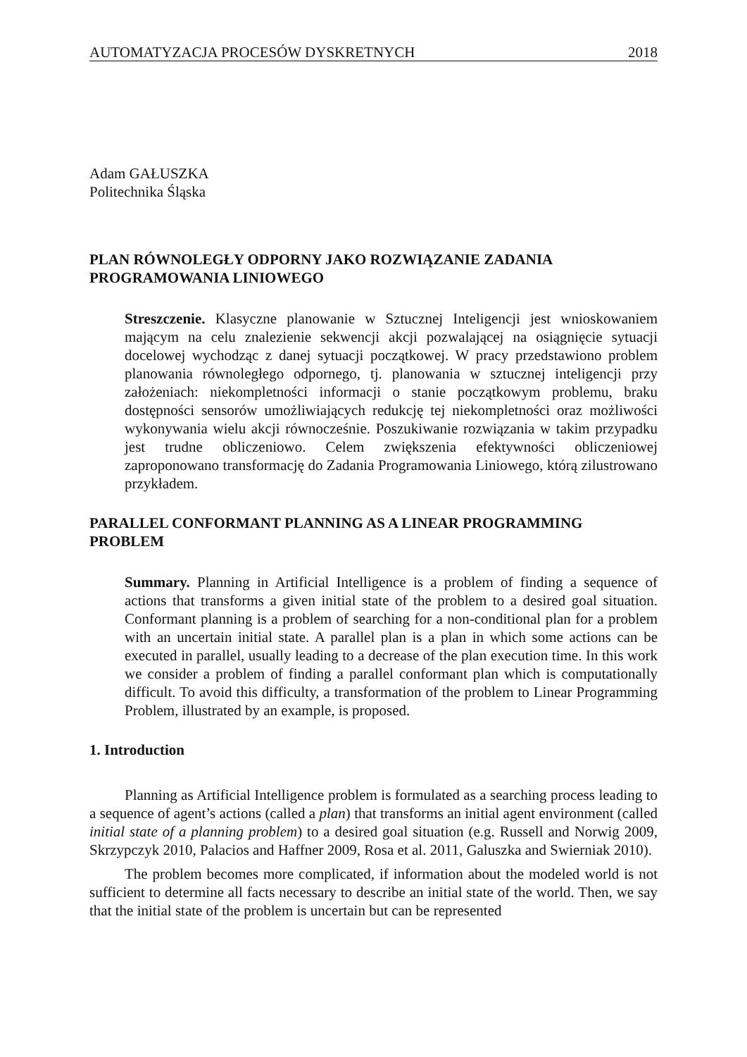AUTOMATYZACJA PROCESÓW DYSKRETNYCH 2018
Adam GAŁUSZKA
Politechnika Śląska
PLAN RÓWNOLEGŁY ODPORNY JAKO ROZWIĄZANIE ZADANIA PROGRAMOWANIA LINIOWEGO
Streszczenie. Klasyczne planowanie w Sztucznej Inteligencji jest wnioskowaniem mającym na celu znalezienie sekwencji akcji pozwalającej na osiągnięcie sytuacji docelowej wychodząc z danej sytuacji początkowej. W pracy przedstawiono problem planowania równoległego odpornego, tj. planowania w sztucznej inteligencji przy założeniach: niekompletności informacji o stanie początkowym problemu, braku dostępności sensorów umożliwiających redukcję tej niekompletności oraz możliwości wykonywania wielu akcji równocześnie. Poszukiwanie rozwiązania w takim przypadku jest trudne obliczeniowo. Celem zwiększenia efektywności obliczeniowej zaproponowano transformację do Zadania Programowania Liniowego, którą zilustrowano przykładem.
PARALLEL CONFORMANT PLANNING AS A LINEAR PROGRAMMING PROBLEM
Summary. Planning in Artificial Intelligence is a problem of finding a sequence of actions that transforms a given initial state of the problem to a desired goal situation. Conformant planning is a problem of searching for a non-conditional plan for a problem with an uncertain initial state. A parallel plan is a plan in which some actions can be executed in parallel, usually leading to a decrease of the plan execution time. In this work we consider a problem of finding a parallel conformant plan which is computationally difficult. To avoid this difficulty, a transformation of the problem to Linear Programming Problem, illustrated by an example, is proposed.
1. Introduction
Planning as Artificial Intelligence problem is formulated as a searching process leading to a sequence of agent’s actions (called a plan) that transforms an initial agent environment (called initial state of a planning problem) to a desired goal situation (e.g. Russell and Norwig 2009, Skrzypczyk 2010, Palacios and Haffner 2009, Rosa et al. 2011, Galuszka and Swierniak 2010).
The problem becomes more complicated, if information about the modeled world is not sufficient to determine all facts necessary to describe an initial state of the world. Then, we say that the initial state of the problem is uncertain but can be represented